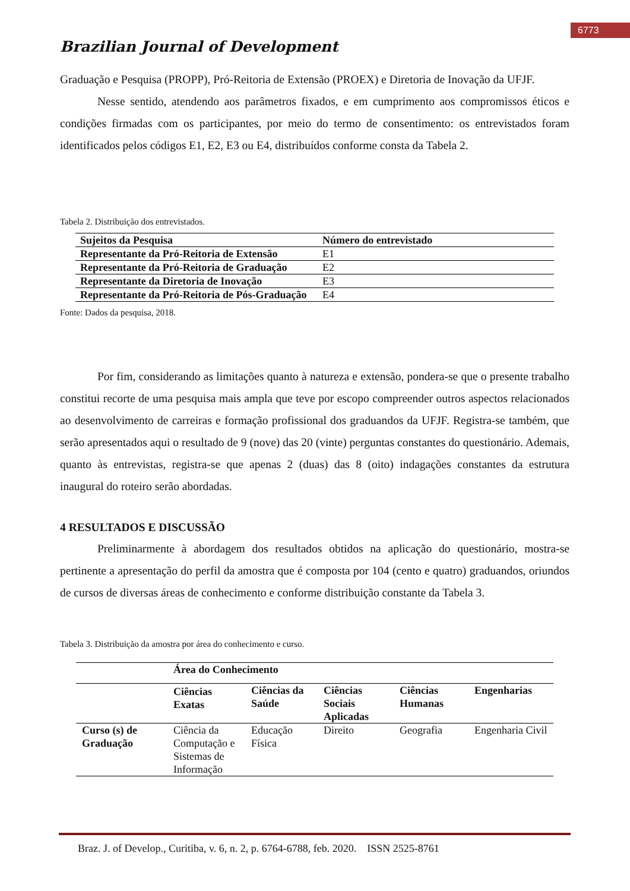6773
Brazilian Journal of Development
Graduação e Pesquisa (PROPP), Pró-Reitoria de Extensão (PROEX) e Diretoria de Inovação da UFJF.
Nesse sentido, atendendo aos parâmetros fixados, e em cumprimento aos compromissos éticos e condições firmadas com os participantes, por meio do termo de consentimento: os entrevistados foram identificados pelos códigos E1, E2, E3 ou E4, distribuídos conforme consta da Tabela 2.
Tabela 2. Distribuição dos entrevistados.
| Sujeitos da Pesquisa | Número do entrevistado |
| --- | --- |
| Representante da Pró-Reitoria de Extensão | E1 |
| Representante da Pró-Reitoria de Graduação | E2 |
| Representante da Diretoria de Inovação | E3 |
| Representante da Pró-Reitoria de Pós-Graduação | E4 |
Fonte: Dados da pesquisa, 2018.
Por fim, considerando as limitações quanto à natureza e extensão, pondera-se que o presente trabalho constitui recorte de uma pesquisa mais ampla que teve por escopo compreender outros aspectos relacionados ao desenvolvimento de carreiras e formação profissional dos graduandos da UFJF. Registra-se também, que serão apresentados aqui o resultado de 9 (nove) das 20 (vinte) perguntas constantes do questionário. Ademais, quanto às entrevistas, registra-se que apenas 2 (duas) das 8 (oito) indagações constantes da estrutura inaugural do roteiro serão abordadas.
4 RESULTADOS E DISCUSSÃO
Preliminarmente à abordagem dos resultados obtidos na aplicação do questionário, mostra-se pertinente a apresentação do perfil da amostra que é composta por 104 (cento e quatro) graduandos, oriundos de cursos de diversas áreas de conhecimento e conforme distribuição constante da Tabela 3.
Tabela 3. Distribuição da amostra por área do conhecimento e curso.
| | Área do Conhecimento | | | | |
| | Ciências Exatas | Ciências da Saúde | Ciências Sociais Aplicadas | Ciências Humanas | Engenharias |
| Curso (s) de Graduação | Ciência da Computação e Sistemas de Informação | Educação Física | Direito | Geografia | Engenharia Civil |
Braz. J. of Develop., Curitiba, v. 6, n. 2, p. 6764-6788, feb. 2020. ISSN 2525-8761